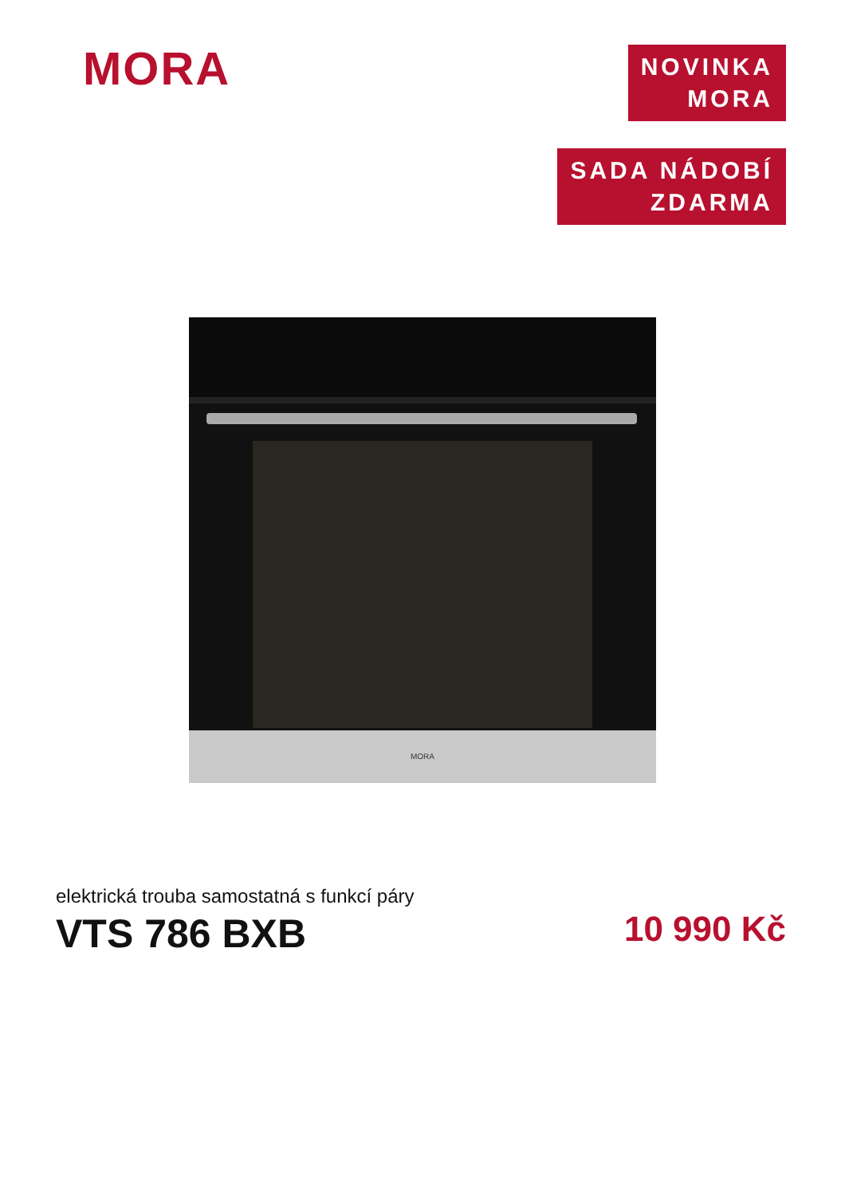MORA
NOVINKA
MORA
SADA NÁDOBÍ
ZDARMA
MORA
elektrická trouba samostatná s funkcí páry
VTS 786 BXB 10 990 Kč